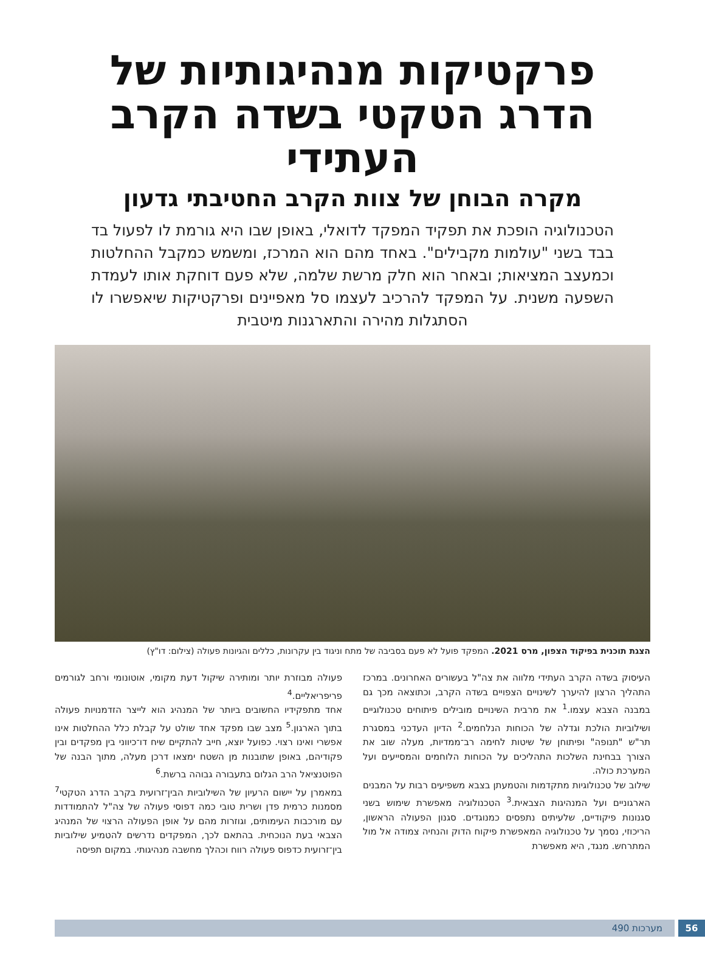פרקטיקות מנהיגותיות של הדרג הטקטי בשדה הקרב העתידי
מקרה הבוחן של צוות הקרב החטיבתי גדעון
הטכנולוגיה הופכת את תפקיד המפקד לדואלי, באופן שבו היא גורמת לו לפעול בד בבד בשני "עולמות מקבילים". באחד מהם הוא המרכז, ומשמש כמקבל ההחלטות וכמעצב המציאות; ובאחר הוא חלק מרשת שלמה, שלא פעם דוחקת אותו לעמדת השפעה משנית. על המפקד להרכיב לעצמו סל מאפיינים ופרקטיקות שיאפשרו לו הסתגלות מהירה והתארגנות מיטבית
הצגת תוכנית בפיקוד הצפון, מרס 2021. המפקד פועל לא פעם בסביבה של מתח וניגוד בין עקרונות, כללים והגיונות פעולה (צילום: דו"ץ)
העיסוק בשדה הקרב העתידי מלווה את צה"ל בעשורים האחרונים. במרכז התהליך הרצון להיערך לשינויים הצפויים בשדה הקרב, וכתוצאה מכך גם במבנה הצבא עצמו.<sup>1</sup> את מרבית השינויים מובילים פיתוחים טכנולוגיים ושילוביות הולכת וגדלה של הכוחות הנלחמים.<sup>2</sup> הדיון העדכני במסגרת תר"ש "תנופה" ופיתוחן של שיטות לחימה רב־ממדיות, מעלה שוב את הצורך בבחינת השלכות התהליכים על הכוחות הלוחמים והמסייעים ועל המערכת כולה.
שילוב של טכנולוגיות מתקדמות והטמעתן בצבא משפיעים רבות על המבנים הארגוניים ועל המנהיגות הצבאית.<sup>3</sup> הטכנולוגיה מאפשרת שימוש בשני סגנונות פיקודיים, שלעיתים נתפסים כמנוגדים. סגנון הפעולה הראשון, הריכוזי, נסמך על טכנולוגיה המאפשרת פיקוח הדוק והנחיה צמודה אל מול המתרחש. מנגד, היא מאפשרת
פעולה מבוזרת יותר ומותירה שיקול דעת מקומי, אוטונומי ורחב לגורמים פריפריאליים.<sup>4</sup>
אחד מתפקידיו החשובים ביותר של המנהיג הוא לייצר הזדמנויות פעולה בתוך הארגון.<sup>5</sup> מצב שבו מפקד אחד שולט על קבלת כלל ההחלטות אינו אפשרי ואינו רצוי. כפועל יוצא, חייב להתקיים שיח דו־כיווני בין מפקדים ובין פקודיהם, באופן שתובנות מן השטח ימצאו דרכן מעלה, מתוך הבנה של הפוטנציאל הרב הגלום בתעבורה גבוהה ברשת.<sup>6</sup>
במאמרן על יישום הרעיון של השילוביות הבין־זרועית בקרב הדרג הטקטי<sup>7</sup> מסמנות כרמית פדן ושרית טובי כמה דפוסי פעולה של צה"ל להתמודדות עם מורכבות העימותים, וגוזרות מהם על אופן הפעולה הרצוי של המנהיג הצבאי בעת הנוכחית. בהתאם לכך, המפקדים נדרשים להטמיע שילוביות בין־זרועית כדפוס פעולה רווח וכהלך מחשבה מנהיגותי. במקום תפיסה
56 מערכות 490